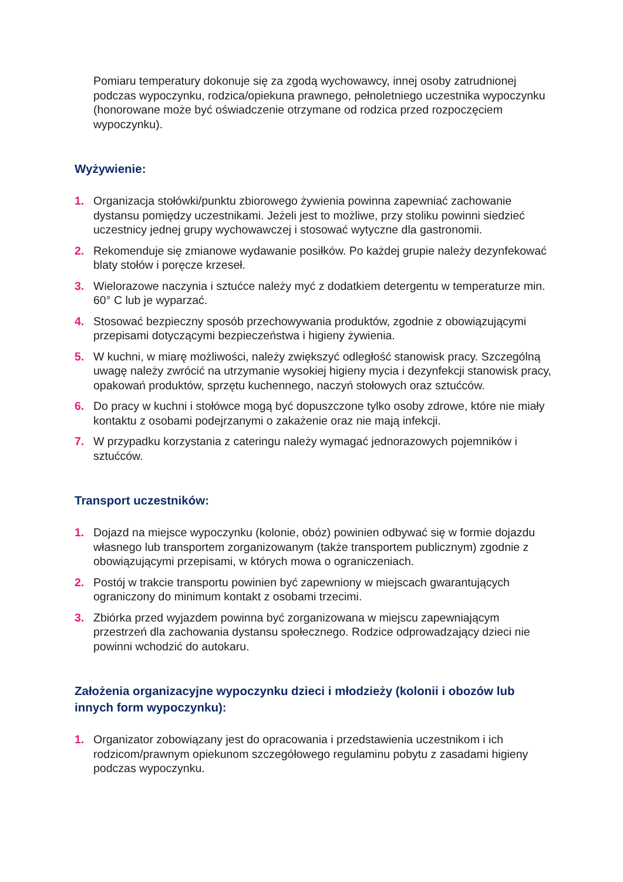Pomiaru temperatury dokonuje się za zgodą wychowawcy, innej osoby zatrudnionej podczas wypoczynku, rodzica/opiekuna prawnego, pełnoletniego uczestnika wypoczynku (honorowane może być oświadczenie otrzymane od rodzica przed rozpoczęciem wypoczynku).
Wyżywienie:
1. Organizacja stołówki/punktu zbiorowego żywienia powinna zapewniać zachowanie dystansu pomiędzy uczestnikami. Jeżeli jest to możliwe, przy stoliku powinni siedzieć uczestnicy jednej grupy wychowawczej i stosować wytyczne dla gastronomii.
2. Rekomenduje się zmianowe wydawanie posiłków. Po każdej grupie należy dezynfekować blaty stołów i poręcze krzeseł.
3. Wielorazowe naczynia i sztućce należy myć z dodatkiem detergentu w temperaturze min. 60° C lub je wyparzać.
4. Stosować bezpieczny sposób przechowywania produktów, zgodnie z obowiązującymi przepisami dotyczącymi bezpieczeństwa i higieny żywienia.
5. W kuchni, w miarę możliwości, należy zwiększyć odległość stanowisk pracy. Szczególną uwagę należy zwrócić na utrzymanie wysokiej higieny mycia i dezynfekcji stanowisk pracy, opakowań produktów, sprzętu kuchennego, naczyń stołowych oraz sztućców.
6. Do pracy w kuchni i stołówce mogą być dopuszczone tylko osoby zdrowe, które nie miały kontaktu z osobami podejrzanymi o zakażenie oraz nie mają infekcji.
7. W przypadku korzystania z cateringu należy wymagać jednorazowych pojemników i sztućców.
Transport uczestników:
1. Dojazd na miejsce wypoczynku (kolonie, obóz) powinien odbywać się w formie dojazdu własnego lub transportem zorganizowanym (także transportem publicznym) zgodnie z obowiązującymi przepisami, w których mowa o ograniczeniach.
2. Postój w trakcie transportu powinien być zapewniony w miejscach gwarantujących ograniczony do minimum kontakt z osobami trzecimi.
3. Zbiórka przed wyjazdem powinna być zorganizowana w miejscu zapewniającym przestrzeń dla zachowania dystansu społecznego. Rodzice odprowadzający dzieci nie powinni wchodzić do autokaru.
Założenia organizacyjne wypoczynku dzieci i młodzieży (kolonii i obozów lub innych form wypoczynku):
1. Organizator zobowiązany jest do opracowania i przedstawienia uczestnikom i ich rodzicom/prawnym opiekunom szczegółowego regulaminu pobytu z zasadami higieny podczas wypoczynku.